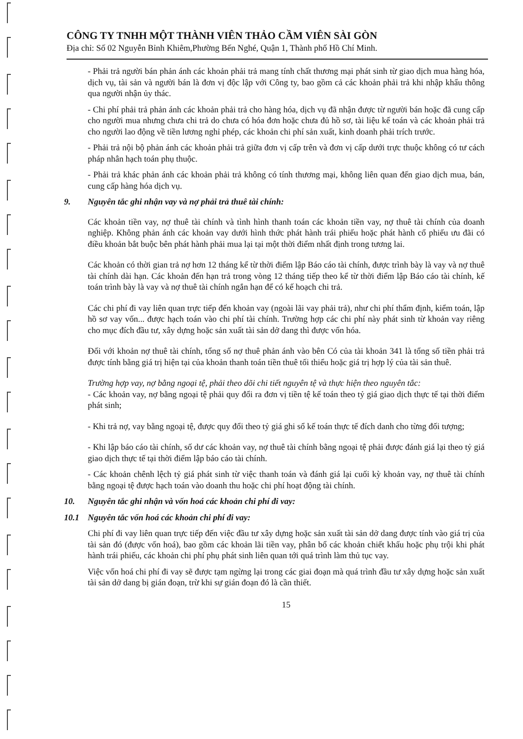CÔNG TY TNHH MỘT THÀNH VIÊN THẢO CẦM VIÊN SÀI GÒN
Địa chỉ: Số 02 Nguyễn Bỉnh Khiêm,Phường Bến Nghé, Quận 1, Thành phố Hồ Chí Minh.
- Phải trả người bán phản ánh các khoản phải trả mang tính chất thương mại phát sinh từ giao dịch mua hàng hóa, dịch vụ, tài sản và người bán là đơn vị độc lập với Công ty, bao gồm cả các khoản phải trả khi nhập khẩu thông qua người nhận ủy thác.
- Chi phí phải trả phản ánh các khoản phải trả cho hàng hóa, dịch vụ đã nhận được từ người bán hoặc đã cung cấp cho người mua nhưng chưa chi trả do chưa có hóa đơn hoặc chưa đủ hồ sơ, tài liệu kế toán và các khoản phải trả cho người lao động về tiền lương nghỉ phép, các khoản chi phí sản xuất, kinh doanh phải trích trước.
- Phải trả nội bộ phản ánh các khoản phải trả giữa đơn vị cấp trên và đơn vị cấp dưới trực thuộc không có tư cách pháp nhân hạch toán phụ thuộc.
- Phải trả khác phản ánh các khoản phải trả không có tính thương mại, không liên quan đến giao dịch mua, bán, cung cấp hàng hóa dịch vụ.
9. Nguyên tắc ghi nhận vay và nợ phải trả thuê tài chính:
Các khoản tiền vay, nợ thuê tài chính và tình hình thanh toán các khoản tiền vay, nợ thuê tài chính của doanh nghiệp. Không phản ánh các khoản vay dưới hình thức phát hành trái phiếu hoặc phát hành cổ phiếu ưu đãi có điều khoản bắt buộc bên phát hành phải mua lại tại một thời điểm nhất định trong tương lai.
Các khoản có thời gian trả nợ hơn 12 tháng kể từ thời điểm lập Báo cáo tài chính, được trình bày là vay và nợ thuê tài chính dài hạn. Các khoản đến hạn trả trong vòng 12 tháng tiếp theo kể từ thời điểm lập Báo cáo tài chính, kế toán trình bày là vay và nợ thuê tài chính ngắn hạn để có kế hoạch chi trả.
Các chi phí đi vay liên quan trực tiếp đến khoản vay (ngoài lãi vay phải trả), như chi phí thẩm định, kiểm toán, lập hồ sơ vay vốn... được hạch toán vào chi phí tài chính. Trường hợp các chi phí này phát sinh từ khoản vay riêng cho mục đích đầu tư, xây dựng hoặc sản xuất tài sản dở dang thì được vốn hóa.
Đối với khoản nợ thuê tài chính, tổng số nợ thuê phản ánh vào bên Có của tài khoản 341 là tổng số tiền phải trả được tính bằng giá trị hiện tại của khoản thanh toán tiền thuê tối thiểu hoặc giá trị hợp lý của tài sản thuê.
Trường hợp vay, nợ bằng ngoại tệ, phải theo dõi chi tiết nguyên tệ và thực hiện theo nguyên tắc:
- Các khoản vay, nợ bằng ngoại tệ phải quy đổi ra đơn vị tiền tệ kế toán theo tỷ giá giao dịch thực tế tại thời điểm phát sinh;
- Khi trả nợ, vay bằng ngoại tệ, được quy đổi theo tỷ giá ghi sổ kế toán thực tế đích danh cho từng đối tượng;
- Khi lập báo cáo tài chính, số dư các khoản vay, nợ thuê tài chính bằng ngoại tệ phải được đánh giá lại theo tỷ giá giao dịch thực tế tại thời điểm lập báo cáo tài chính.
- Các khoản chênh lệch tỷ giá phát sinh từ việc thanh toán và đánh giá lại cuối kỳ khoản vay, nợ thuê tài chính bằng ngoại tệ được hạch toán vào doanh thu hoặc chi phí hoạt động tài chính.
10. Nguyên tắc ghi nhận và vốn hoá các khoản chi phí đi vay:
10.1 Nguyên tắc vốn hoá các khoản chi phí đi vay:
Chi phí đi vay liên quan trực tiếp đến việc đầu tư xây dựng hoặc sản xuất tài sản dở dang được tính vào giá trị của tài sản đó (được vốn hoá), bao gồm các khoản lãi tiền vay, phân bổ các khoản chiết khấu hoặc phụ trội khi phát hành trái phiếu, các khoản chi phí phụ phát sinh liên quan tới quá trình làm thủ tục vay.
Việc vốn hoá chi phí đi vay sẽ được tạm ngừng lại trong các giai đoạn mà quá trình đầu tư xây dựng hoặc sản xuất tài sản dở dang bị gián đoạn, trừ khi sự gián đoạn đó là cần thiết.
15